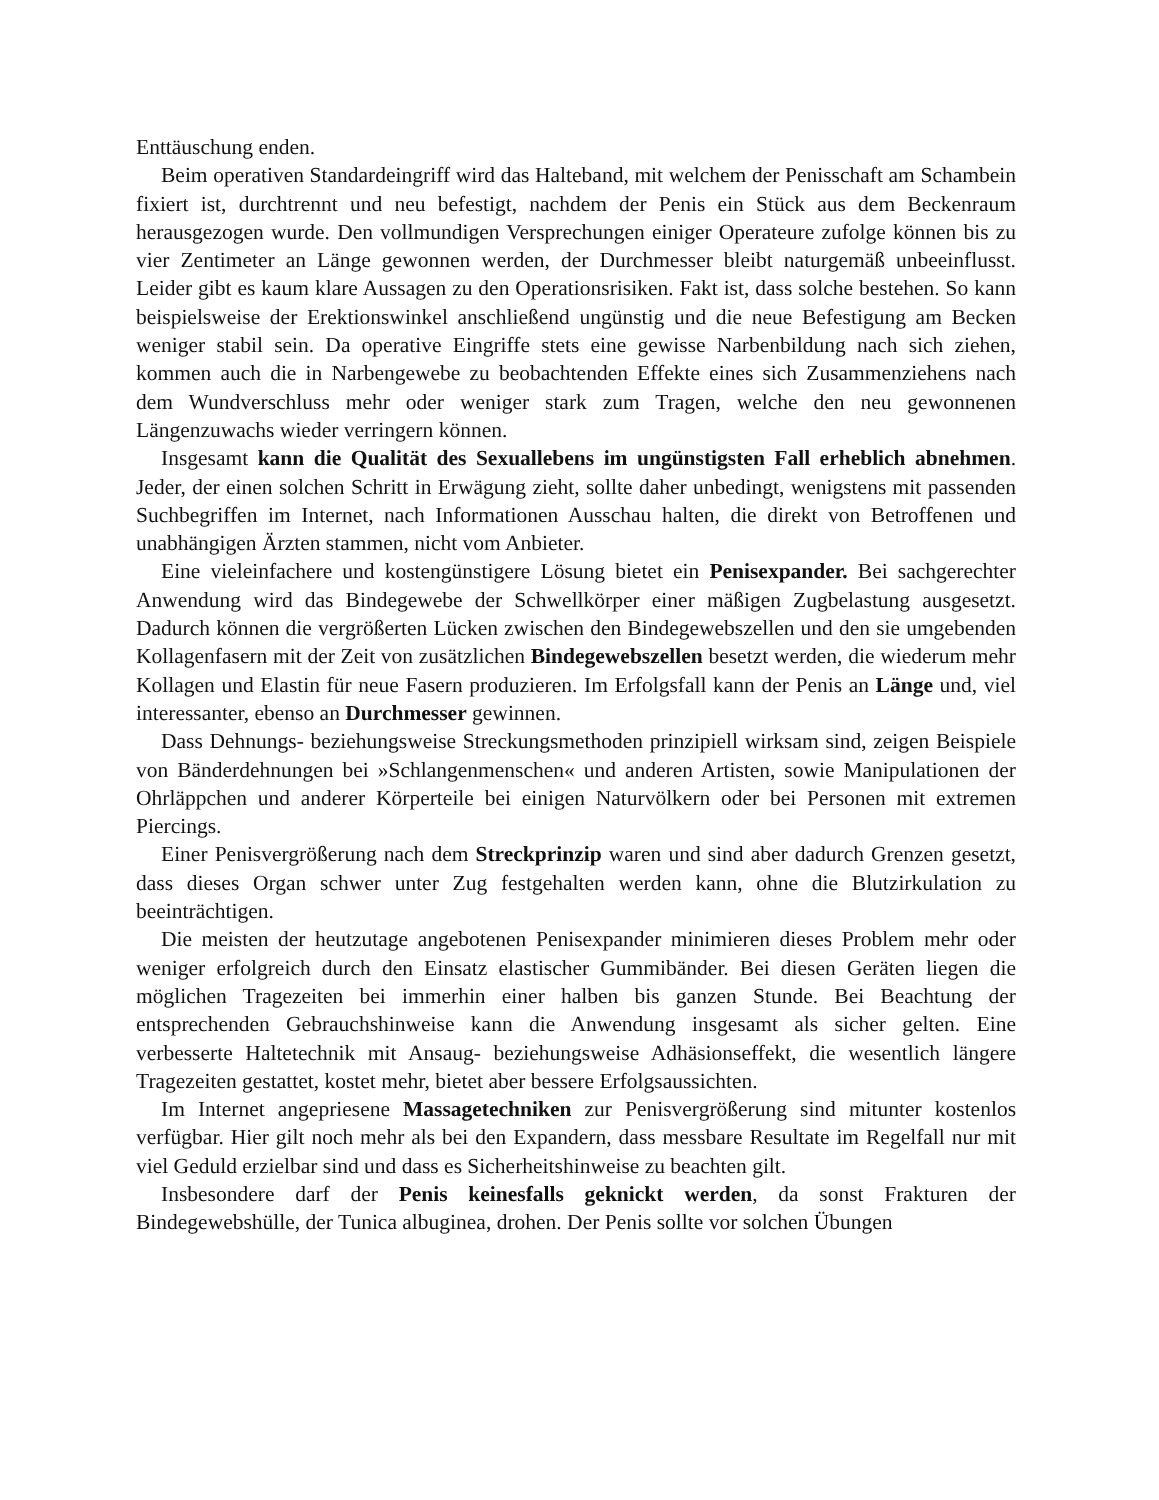Enttäuschung enden.
Beim operativen Standardeingriff wird das Halteband, mit welchem der Penisschaft am Schambein fixiert ist, durchtrennt und neu befestigt, nachdem der Penis ein Stück aus dem Beckenraum herausgezogen wurde. Den vollmundigen Versprechungen einiger Operateure zufolge können bis zu vier Zentimeter an Länge gewonnen werden, der Durchmesser bleibt naturgemäß unbeeinflusst. Leider gibt es kaum klare Aussagen zu den Operationsrisiken. Fakt ist, dass solche bestehen. So kann beispielsweise der Erektionswinkel anschließend ungünstig und die neue Befestigung am Becken weniger stabil sein. Da operative Eingriffe stets eine gewisse Narbenbildung nach sich ziehen, kommen auch die in Narbengewebe zu beobachtenden Effekte eines sich Zusammenziehens nach dem Wundverschluss mehr oder weniger stark zum Tragen, welche den neu gewonnenen Längenzuwachs wieder verringern können.
Insgesamt kann die Qualität des Sexuallebens im ungünstigsten Fall erheblich abnehmen. Jeder, der einen solchen Schritt in Erwägung zieht, sollte daher unbedingt, wenigstens mit passenden Suchbegriffen im Internet, nach Informationen Ausschau halten, die direkt von Betroffenen und unabhängigen Ärzten stammen, nicht vom Anbieter.
Eine vieleinfachere und kostengünstigere Lösung bietet ein Penisexpander. Bei sachgerechter Anwendung wird das Bindegewebe der Schwellkörper einer mäßigen Zugbelastung ausgesetzt. Dadurch können die vergrößerten Lücken zwischen den Bindegewebszellen und den sie umgebenden Kollagenfasern mit der Zeit von zusätzlichen Bindegewebszellen besetzt werden, die wiederum mehr Kollagen und Elastin für neue Fasern produzieren. Im Erfolgsfall kann der Penis an Länge und, viel interessanter, ebenso an Durchmesser gewinnen.
Dass Dehnungs- beziehungsweise Streckungsmethoden prinzipiell wirksam sind, zeigen Beispiele von Bänderdehnungen bei »Schlangenmenschen« und anderen Artisten, sowie Manipulationen der Ohrläppchen und anderer Körperteile bei einigen Naturvölkern oder bei Personen mit extremen Piercings.
Einer Penisvergrößerung nach dem Streckprinzip waren und sind aber dadurch Grenzen gesetzt, dass dieses Organ schwer unter Zug festgehalten werden kann, ohne die Blutzirkulation zu beeinträchtigen.
Die meisten der heutzutage angebotenen Penisexpander minimieren dieses Problem mehr oder weniger erfolgreich durch den Einsatz elastischer Gummibänder. Bei diesen Geräten liegen die möglichen Tragezeiten bei immerhin einer halben bis ganzen Stunde. Bei Beachtung der entsprechenden Gebrauchshinweise kann die Anwendung insgesamt als sicher gelten. Eine verbesserte Haltetechnik mit Ansaug- beziehungsweise Adhäsionseffekt, die wesentlich längere Tragezeiten gestattet, kostet mehr, bietet aber bessere Erfolgsaussichten.
Im Internet angepriesene Massagetechniken zur Penisvergrößerung sind mitunter kostenlos verfügbar. Hier gilt noch mehr als bei den Expandern, dass messbare Resultate im Regelfall nur mit viel Geduld erzielbar sind und dass es Sicherheitshinweise zu beachten gilt.
Insbesondere darf der Penis keinesfalls geknickt werden, da sonst Frakturen der Bindegewebshülle, der Tunica albuginea, drohen. Der Penis sollte vor solchen Übungen